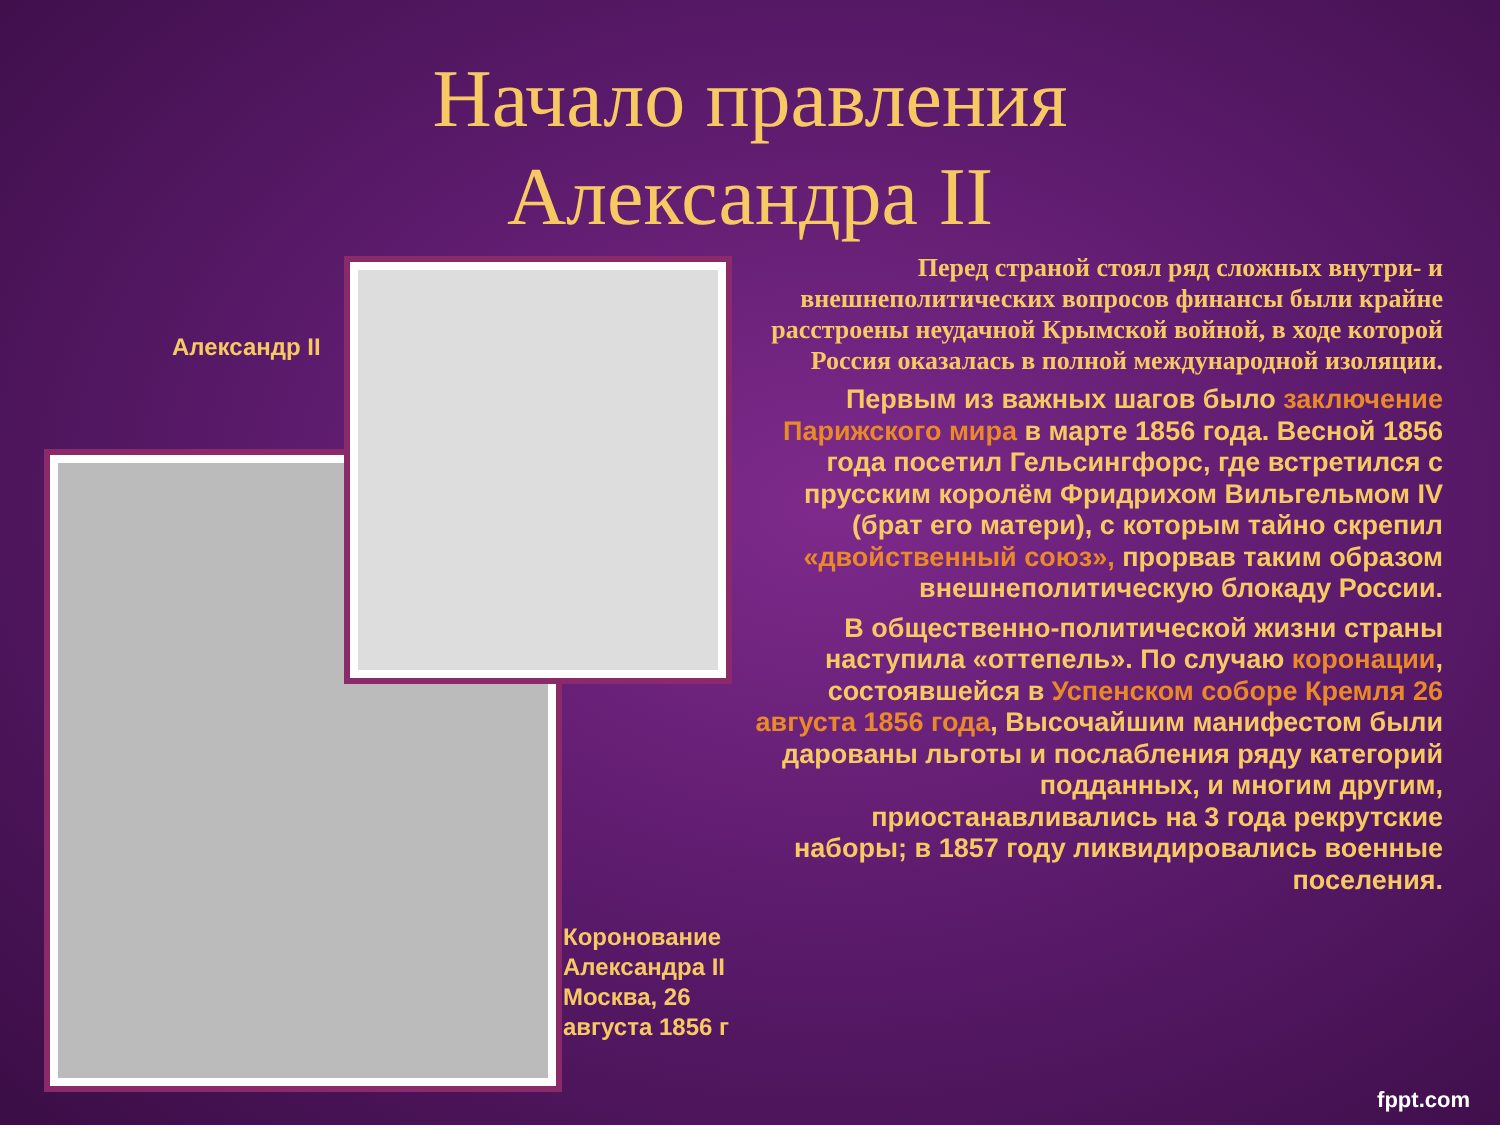Начало правления
Александра II
Александр II
Перед страной стоял ряд сложных внутри- и внешнеполитических вопросов финансы были крайне расстроены неудачной Крымской войной, в ходе которой Россия оказалась в полной международной изоляции.
Первым из важных шагов было заключение Парижского мира в марте 1856 года. Весной 1856 года посетил Гельсингфорс, где встретился с прусским королём Фридрихом Вильгельмом IV (брат его матери), с которым тайно скрепил «двойственный союз», прорвав таким образом внешнеполитическую блокаду России.
В общественно-политической жизни страны наступила «оттепель». По случаю коронации, состоявшейся в Успенском соборе Кремля 26 августа 1856 года, Высочайшим манифестом были дарованы льготы и послабления ряду категорий подданных, и многим другим, приостанавливались на 3 года рекрутские наборы; в 1857 году ликвидировались военные поселения.
Коронование
Александра II
Москва, 26
августа 1856 г
fppt.com